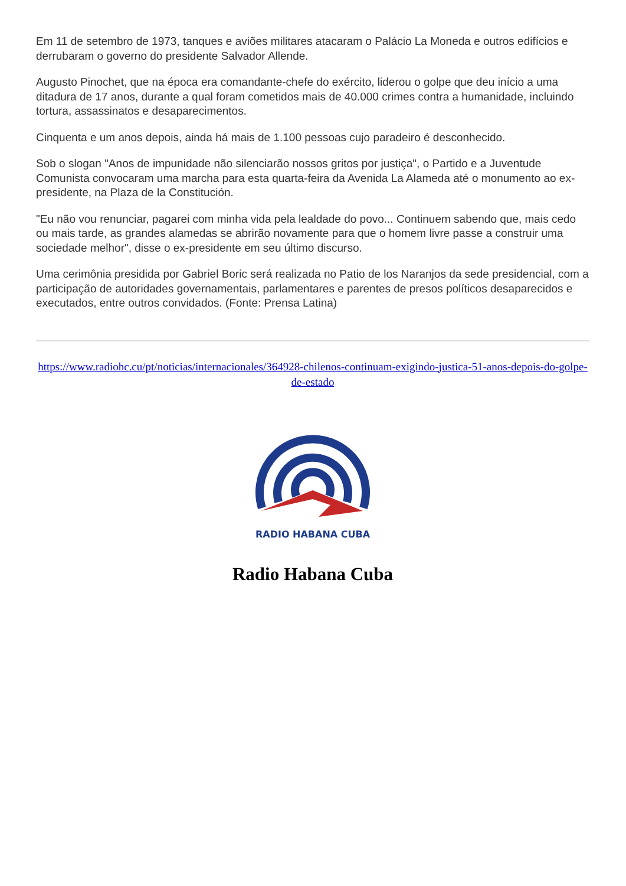Em 11 de setembro de 1973, tanques e aviões militares atacaram o Palácio La Moneda e outros edifícios e derrubaram o governo do presidente Salvador Allende.
Augusto Pinochet, que na época era comandante-chefe do exército, liderou o golpe que deu início a uma ditadura de 17 anos, durante a qual foram cometidos mais de 40.000 crimes contra a humanidade, incluindo tortura, assassinatos e desaparecimentos.
Cinquenta e um anos depois, ainda há mais de 1.100 pessoas cujo paradeiro é desconhecido.
Sob o slogan "Anos de impunidade não silenciarão nossos gritos por justiça", o Partido e a Juventude Comunista convocaram uma marcha para esta quarta-feira da Avenida La Alameda até o monumento ao ex-presidente, na Plaza de la Constitución.
"Eu não vou renunciar, pagarei com minha vida pela lealdade do povo... Continuem sabendo que, mais cedo ou mais tarde, as grandes alamedas se abrirão novamente para que o homem livre passe a construir uma sociedade melhor", disse o ex-presidente em seu último discurso.
Uma cerimônia presidida por Gabriel Boric será realizada no Patio de los Naranjos da sede presidencial, com a participação de autoridades governamentais, parlamentares e parentes de presos políticos desaparecidos e executados, entre outros convidados. (Fonte: Prensa Latina)
https://www.radiohc.cu/pt/noticias/internacionales/364928-chilenos-continuam-exigindo-justica-51-anos-depois-do-golpe-de-estado
RADIO HABANA CUBA
Radio Habana Cuba